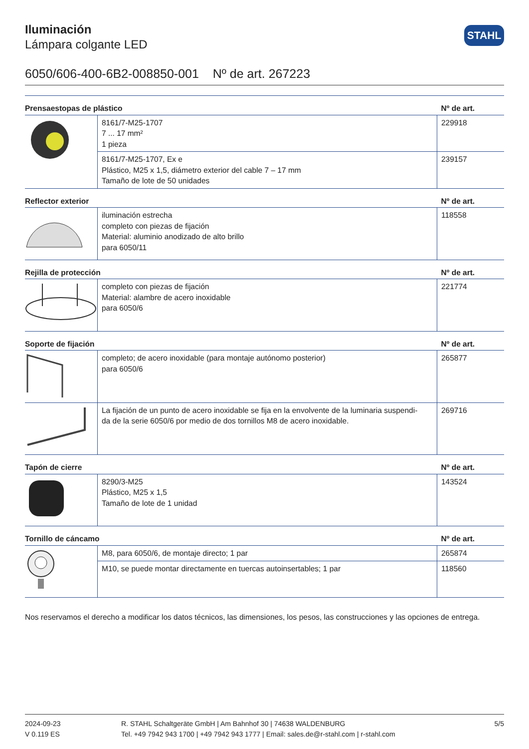STAHL
Iluminación
Lámpara colgante LED
6050/606-400-6B2-008850-001 Nº de art. 267223
| Prensaestopas de plástico | | Nº de art. |
| --- | --- | --- |
| | 8161/7-M25-1707 7 ... 17 mm² 1 pieza | 229918 |
| | 8161/7-M25-1707, Ex e Plástico, M25 x 1,5, diámetro exterior del cable 7 – 17 mm Tamaño de lote de 50 unidades | 239157 |
| Reflector exterior | | Nº de art. |
| | iluminación estrecha completo con piezas de fijación Material: aluminio anodizado de alto brillo para 6050/11 | 118558 |
| Rejilla de protección | | Nº de art. |
| | completo con piezas de fijación Material: alambre de acero inoxidable para 6050/6 | 221774 |
| Soporte de fijación | | Nº de art. |
| | completo; de acero inoxidable (para montaje autónomo posterior) para 6050/6 | 265877 |
| | La fijación de un punto de acero inoxidable se fija en la envolvente de la luminaria suspendi- da de la serie 6050/6 por medio de dos tornillos M8 de acero inoxidable. | 269716 |
| Tapón de cierre | | Nº de art. |
| | 8290/3-M25 Plástico, M25 x 1,5 Tamaño de lote de 1 unidad | 143524 |
| Tornillo de cáncamo | | Nº de art. |
| | M8, para 6050/6, de montaje directo; 1 par | 265874 |
| | M10, se puede montar directamente en tuercas autoinsertables; 1 par | 118560 |
Nos reservamos el derecho a modificar los datos técnicos, las dimensiones, los pesos, las construcciones y las opciones de entrega.
2024-09-23
V 0.119 ES
R. STAHL Schaltgeräte GmbH | Am Bahnhof 30 | 74638 WALDENBURG
Tel. +49 7942 943 1700 | +49 7942 943 1777 | Email: sales.de@r-stahl.com | r-stahl.com
5/5